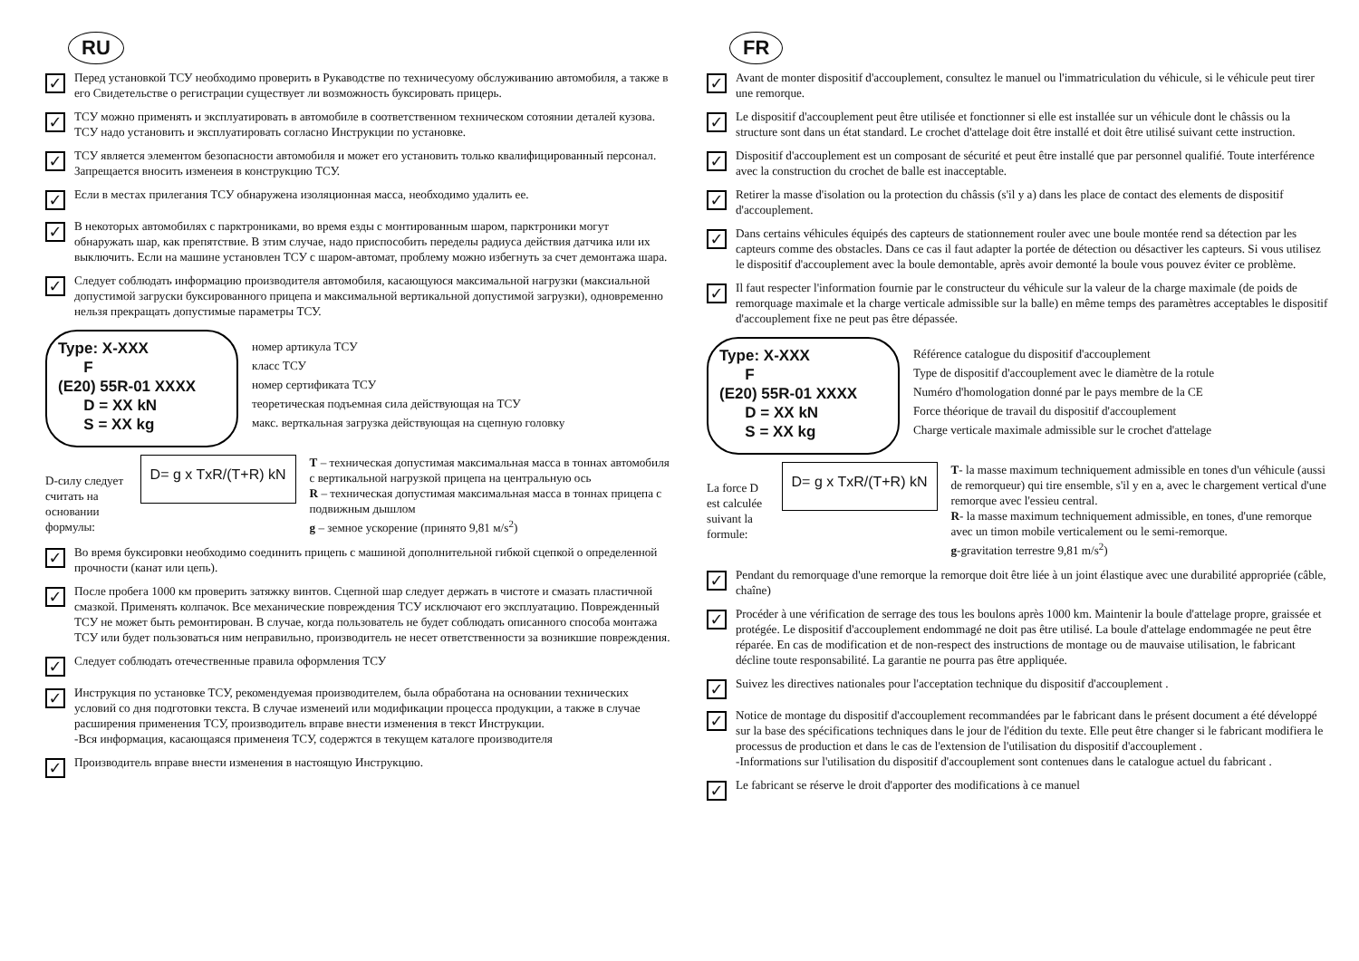RU
✓
Перед установкой ТСУ необходимо проверить в Рукаводстве по техничесуому обслуживанию автомобиля, а также в его Свидетельстве о регистрации существует ли возможность буксировать прицерь.
✓
ТСУ можно применять и эксплуатировать в автомобиле в соответственном техническом сотоянии деталей кузова. ТСУ надо установить и эксплуатировать согласно Инструкции по установке.
✓
ТСУ является элементом безопасности автомобиля и может его установить только квалифицированный персонал. Запрещается вносить изменеия в конструкцию ТСУ.
✓
Если в местах прилегания ТСУ обнаружена изоляционная масса, необходимо удалить ее.
✓
В некоторых автомобилях с парктрониками, во время езды с монтированным шаром, парктроники могут обнаружать шар, как препятствие. В зтим случае, надо приспособить переделы радиуса действия датчика или их выключить. Если на машине установлен ТСУ с шаром-автомат, проблему можно избегнуть за счет демонтажа шара.
✓
Следует соблюдать информацию производителя автомобиля, касающуюся максимальной нагрузки (максиальной допустимой загруски буксированного прицепа и максимальной вертикальной допустимой загрузки), одновременно нельзя прекращать допустимые параметры ТСУ.
Type: X-XXX
F
(E20) 55R-01 XXXX
D = XX kN
S = XX kg
номер артикула ТСУ
класс ТСУ
номер сертификата ТСУ
теоретическая подъемная сила действующая на ТСУ
макс. верткальная загрузка действующая на сцепную головку
D-силу следует считать на основании формулы:
D= g x TxR/(T+R) kN
T – техническая допустимая максимальная масса в тоннах автомобиля с вертикальной нагрузкой прицепа на центральную ось
R – техническая допустимая максимальная масса в тоннах прицепа с подвижным дышлом
g – земное ускорение (принято 9,81 м/s<sup>2</sup>)
✓
Во время буксировки необходимо соединить прицепь с машиной дополнительной гибкой сцепкой о определенной прочности (канат или цепь).
✓
После пробега 1000 км проверить затяжку винтов. Сцепной шар следует держать в чистоте и смазать пластичной смазкой. Применять колпачок. Все механические повреждения ТСУ исключают его эксплуатацию. Поврежденный ТСУ не может быть ремонтирован. В случае, когда пользователь не будет соблюдать описанного способа монтажа ТСУ или будет пользоваться ним неправильно, производитель не несет ответственности за возникшие повреждения.
✓
Следует соблюдать отечественные правила оформления ТСУ
✓
Инструкция по установке ТСУ, рекомендуемая производителем, была обработана на основании технических условий со дня подготовки текста. В случае изменеий или модификации процесса продукции, а также в случае расширения применения ТСУ, производитель вправе внести изменения в текст Инструкции.
-Вся информация, касающаяся применеия ТСУ, содержтся в текущем каталоге производителя
✓
Производитель вправе внести изменения в настоящую Инструкцию.
FR
✓
Avant de monter dispositif d'accouplement, consultez le manuel ou l'immatriculation du véhicule, si le véhicule peut tirer une remorque.
✓
Le dispositif d'accouplement peut être utilisée et fonctionner si elle est installée sur un véhicule dont le châssis ou la structure sont dans un état standard. Le crochet d'attelage doit être installé et doit être utilisé suivant cette instruction.
✓
Dispositif d'accouplement est un composant de sécurité et peut être installé que par personnel qualifié. Toute interférence avec la construction du crochet de balle est inacceptable.
✓
Retirer la masse d'isolation ou la protection du châssis (s'il y a) dans les place de contact des elements de dispositif d'accouplement.
✓
Dans certains véhicules équipés des capteurs de stationnement rouler avec une boule montée rend sa détection par les capteurs comme des obstacles. Dans ce cas il faut adapter la portée de détection ou désactiver les capteurs. Si vous utilisez le dispositif d'accouplement avec la boule demontable, après avoir demonté la boule vous pouvez éviter ce problème.
✓
Il faut respecter l'information fournie par le constructeur du véhicule sur la valeur de la charge maximale (de poids de remorquage maximale et la charge verticale admissible sur la balle) en même temps des paramètres acceptables le dispositif d'accouplement fixe ne peut pas être dépassée.
Type: X-XXX
F
(E20) 55R-01 XXXX
D = XX kN
S = XX kg
Référence catalogue du dispositif d'accouplement
Type de dispositif d'accouplement avec le diamètre de la rotule
Numéro d'homologation donné par le pays membre de la CE
Force théorique de travail du dispositif d'accouplement
Charge verticale maximale admissible sur le crochet d'attelage
La force D est calculée suivant la formule:
D= g x TxR/(T+R) kN
T- la masse maximum techniquement admissible en tones d'un véhicule (aussi de remorqueur) qui tire ensemble, s'il y en a, avec le chargement vertical d'une remorque avec l'essieu central.
R- la masse maximum techniquement admissible, en tones, d'une remorque avec un timon mobile verticalement ou le semi-remorque.
g-gravitation terrestre 9,81 m/s<sup>2</sup>)
✓
Pendant du remorquage d'une remorque la remorque doit être liée à un joint élastique avec une durabilité appropriée (câble, chaîne)
✓
Procéder à une vérification de serrage des tous les boulons après 1000 km. Maintenir la boule d'attelage propre, graissée et protégée. Le dispositif d'accouplement endommagé ne doit pas être utilisé. La boule d'attelage endommagée ne peut être réparée. En cas de modification et de non-respect des instructions de montage ou de mauvaise utilisation, le fabricant décline toute responsabilité. La garantie ne pourra pas être appliquée.
✓
Suivez les directives nationales pour l'acceptation technique du dispositif d'accouplement .
✓
Notice de montage du dispositif d'accouplement recommandées par le fabricant dans le présent document a été développé sur la base des spécifications techniques dans le jour de l'édition du texte. Elle peut être changer si le fabricant modifiera le processus de production et dans le cas de l'extension de l'utilisation du dispositif d'accouplement .
-Informations sur l'utilisation du dispositif d'accouplement sont contenues dans le catalogue actuel du fabricant .
✓
Le fabricant se réserve le droit d'apporter des modifications à ce manuel